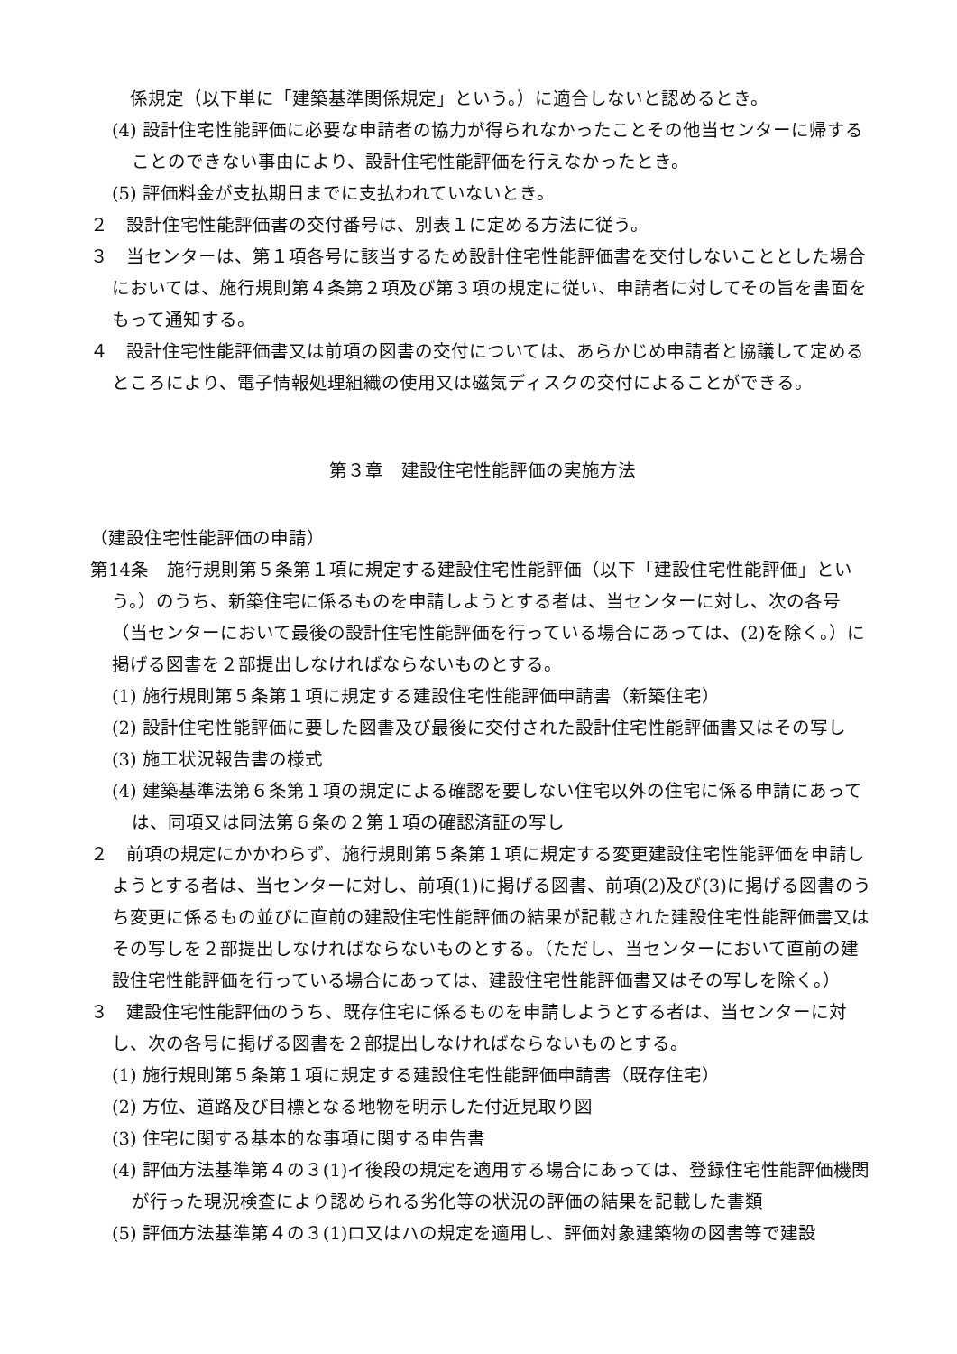係規定（以下単に「建築基準関係規定」という。）に適合しないと認めるとき。
(4) 設計住宅性能評価に必要な申請者の協力が得られなかったことその他当センターに帰することのできない事由により、設計住宅性能評価を行えなかったとき。
(5) 評価料金が支払期日までに支払われていないとき。
２　設計住宅性能評価書の交付番号は、別表１に定める方法に従う。
３　当センターは、第１項各号に該当するため設計住宅性能評価書を交付しないこととした場合においては、施行規則第４条第２項及び第３項の規定に従い、申請者に対してその旨を書面をもって通知する。
４　設計住宅性能評価書又は前項の図書の交付については、あらかじめ申請者と協議して定めるところにより、電子情報処理組織の使用又は磁気ディスクの交付によることができる。
第３章　建設住宅性能評価の実施方法
（建設住宅性能評価の申請）
第14条　施行規則第５条第１項に規定する建設住宅性能評価（以下「建設住宅性能評価」という。）のうち、新築住宅に係るものを申請しようとする者は、当センターに対し、次の各号（当センターにおいて最後の設計住宅性能評価を行っている場合にあっては、(2)を除く。）に掲げる図書を２部提出しなければならないものとする。
(1) 施行規則第５条第１項に規定する建設住宅性能評価申請書（新築住宅）
(2) 設計住宅性能評価に要した図書及び最後に交付された設計住宅性能評価書又はその写し
(3) 施工状況報告書の様式
(4) 建築基準法第６条第１項の規定による確認を要しない住宅以外の住宅に係る申請にあっては、同項又は同法第６条の２第１項の確認済証の写し
２　前項の規定にかかわらず、施行規則第５条第１項に規定する変更建設住宅性能評価を申請しようとする者は、当センターに対し、前項(1)に掲げる図書、前項(2)及び(3)に掲げる図書のうち変更に係るもの並びに直前の建設住宅性能評価の結果が記載された建設住宅性能評価書又はその写しを２部提出しなければならないものとする。（ただし、当センターにおいて直前の建設住宅性能評価を行っている場合にあっては、建設住宅性能評価書又はその写しを除く。）
３　建設住宅性能評価のうち、既存住宅に係るものを申請しようとする者は、当センターに対し、次の各号に掲げる図書を２部提出しなければならないものとする。
(1) 施行規則第５条第１項に規定する建設住宅性能評価申請書（既存住宅）
(2) 方位、道路及び目標となる地物を明示した付近見取り図
(3) 住宅に関する基本的な事項に関する申告書
(4) 評価方法基準第４の３(1)イ後段の規定を適用する場合にあっては、登録住宅性能評価機関が行った現況検査により認められる劣化等の状況の評価の結果を記載した書類
(5) 評価方法基準第４の３(1)ロ又はハの規定を適用し、評価対象建築物の図書等で建設